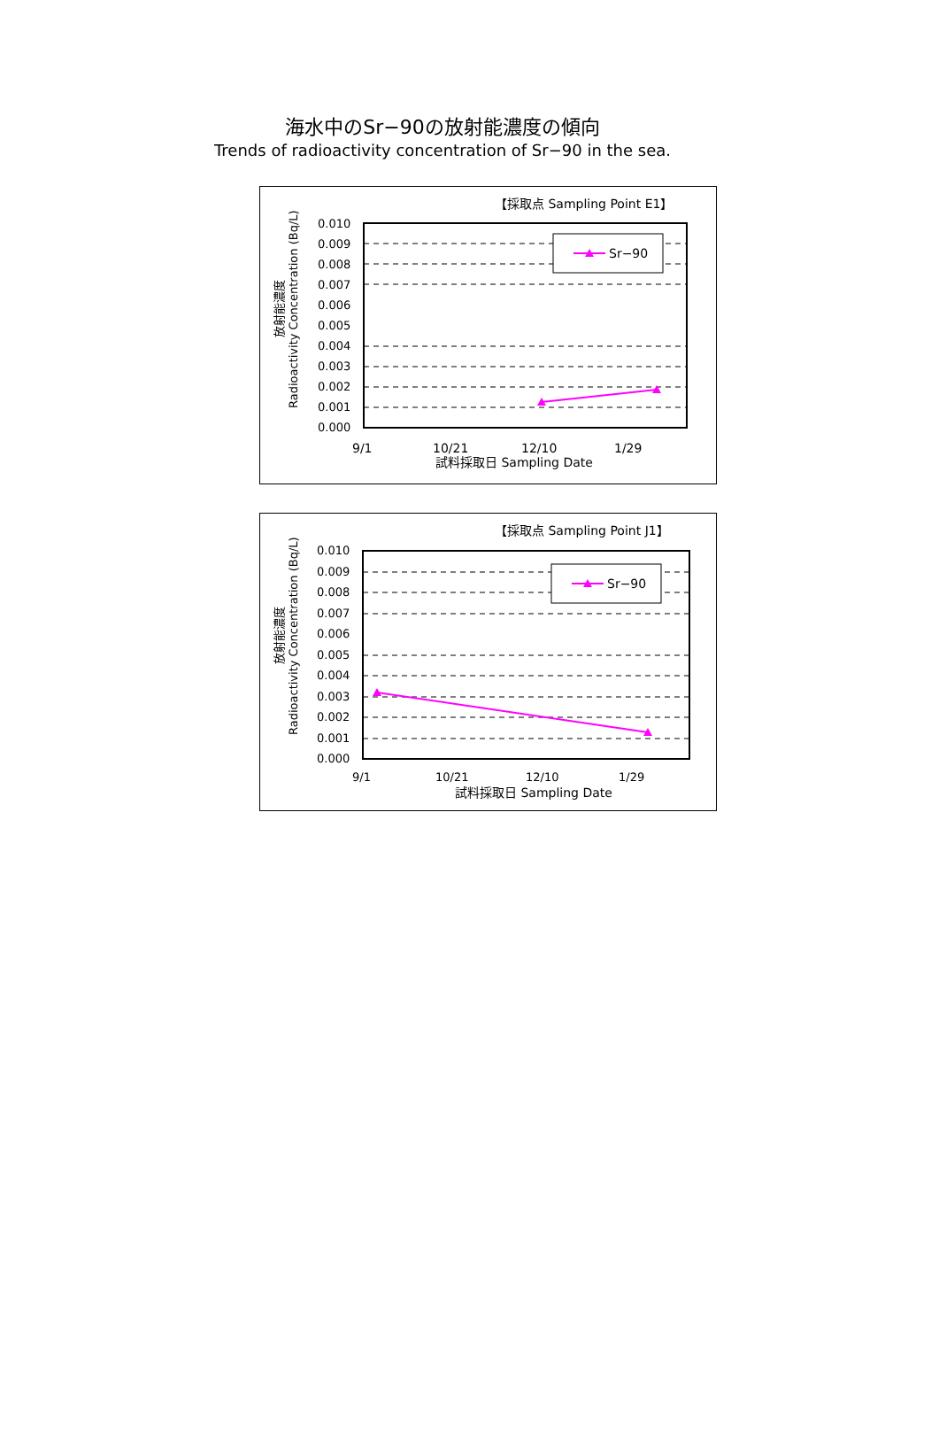海水中のSr−90の放射能濃度の傾向
Trends of radioactivity concentration of Sr−90 in the sea.
【採取点 Sampling Point E1】
0.010
0.009
0.008
0.007
0.006
0.005
0.004
0.003
0.002
0.001
0.000
Sr−90
9/1
10/21
12/10
1/29
試料採取日 Sampling Date
放射能濃度
Radioactivity Concentration (Bq/L)
【採取点 Sampling Point J1】
0.010
0.009
0.008
0.007
0.006
0.005
0.004
0.003
0.002
0.001
0.000
Sr−90
9/1
10/21
12/10
1/29
試料採取日 Sampling Date
放射能濃度
Radioactivity Concentration (Bq/L)